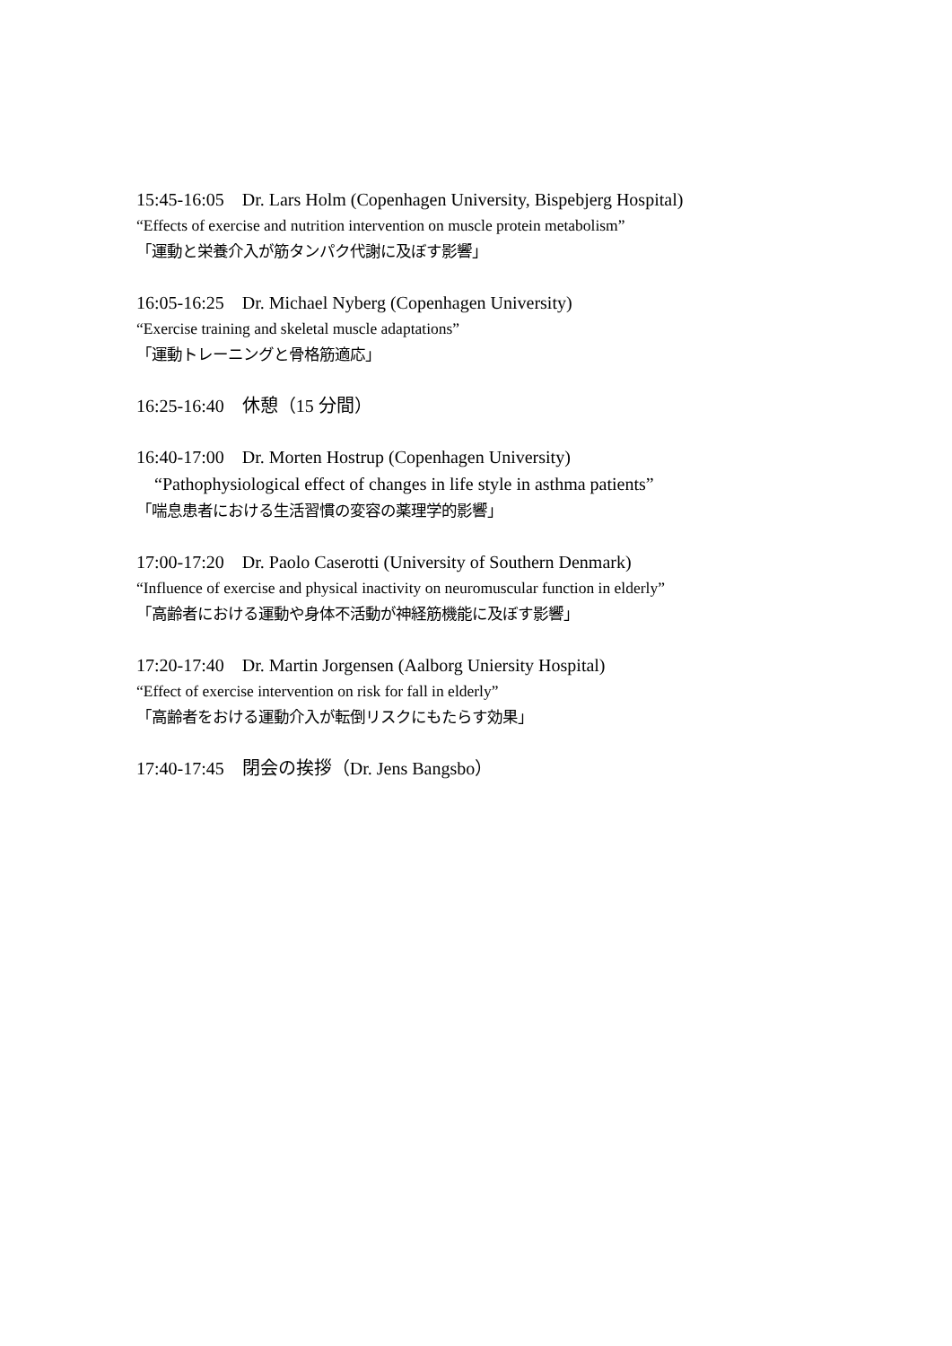15:45-16:05　Dr. Lars Holm (Copenhagen University, Bispebjerg Hospital)
“Effects of exercise and nutrition intervention on muscle protein metabolism”
「運動と栄養介入が筋タンパク代謝に及ぼす影響」
16:05-16:25　Dr. Michael Nyberg (Copenhagen University)
“Exercise training and skeletal muscle adaptations”
「運動トレーニングと骨格筋適応」
16:25-16:40　休憩（15 分間）
16:40-17:00　Dr. Morten Hostrup (Copenhagen University)
　“Pathophysiological effect of changes in life style in asthma patients”
「喘息患者における生活習慣の変容の薬理学的影響」
17:00-17:20　Dr. Paolo Caserotti (University of Southern Denmark)
“Influence of exercise and physical inactivity on neuromuscular function in elderly”
「高齢者における運動や身体不活動が神経筋機能に及ぼす影響」
17:20-17:40　Dr. Martin Jorgensen (Aalborg Uniersity Hospital)
“Effect of exercise intervention on risk for fall in elderly”
「高齢者をおける運動介入が転倒リスクにもたらす効果」
17:40-17:45　閉会の挨拶（Dr. Jens Bangsbo）